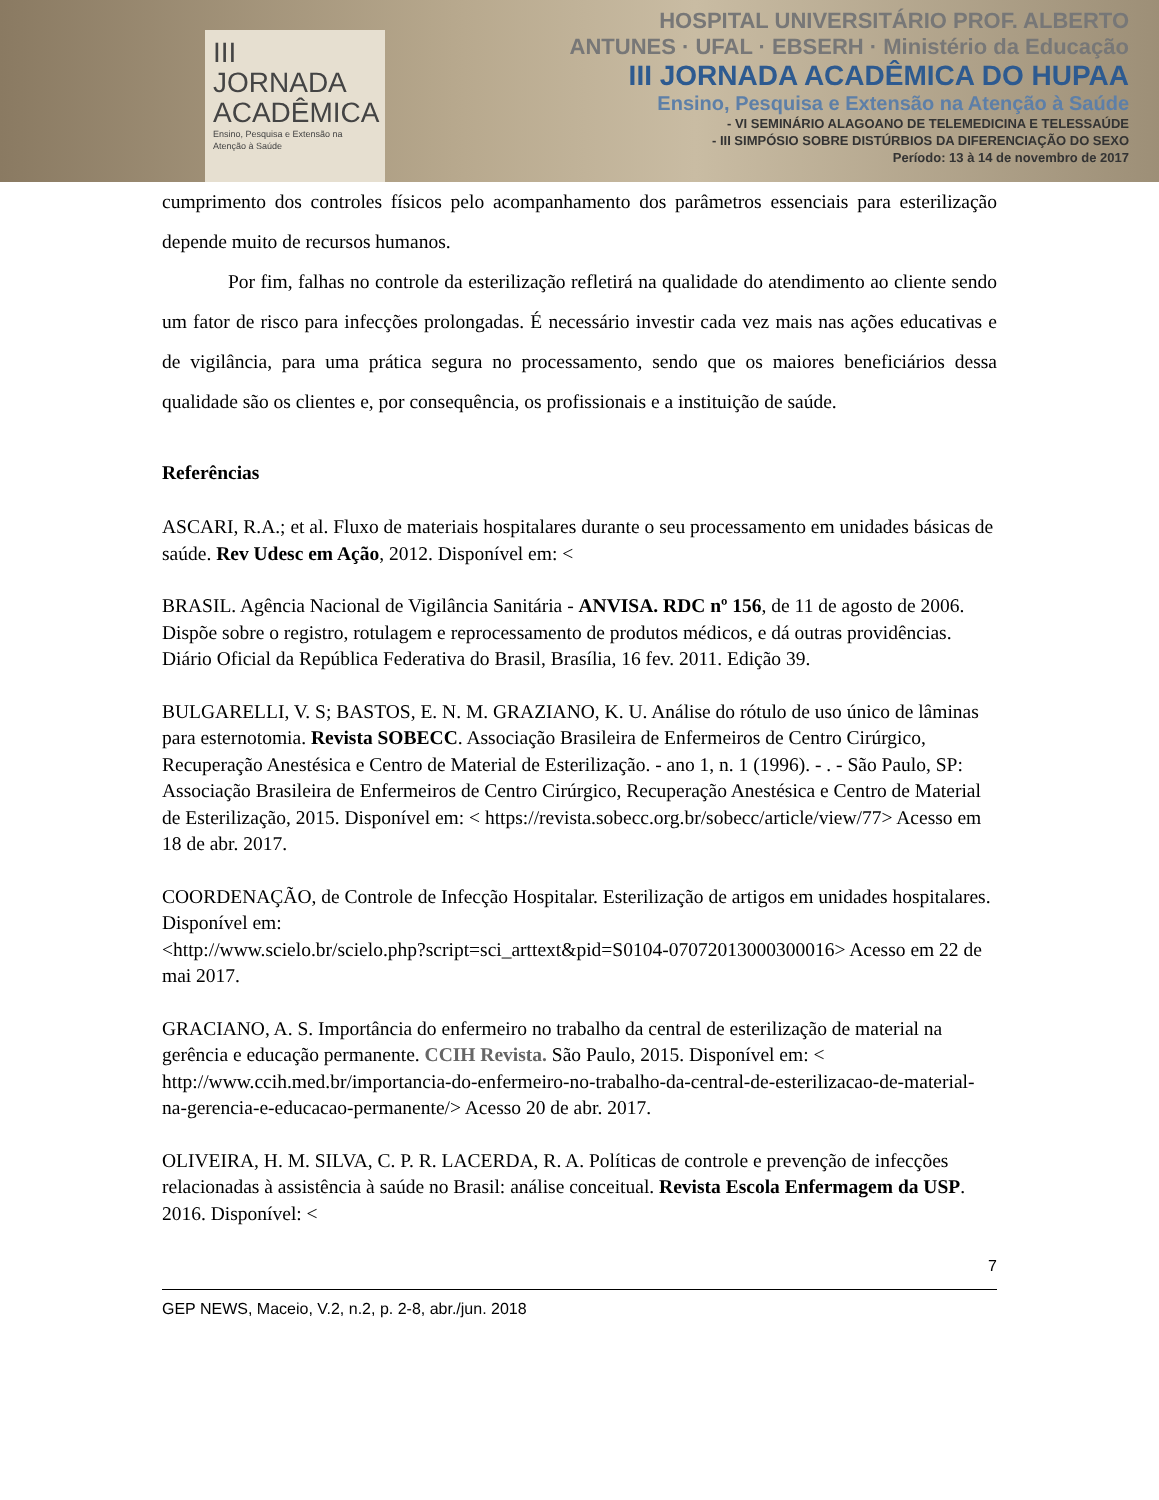III JORNADA ACADÊMICA
Ensino, Pesquisa e Extensão na Atenção à Saúde
HOSPITAL UNIVERSITÁRIO PROF. ALBERTO ANTUNES · UFAL · EBSERH · Ministério da Educação
III JORNADA ACADÊMICA DO HUPAA
Ensino, Pesquisa e Extensão na Atenção à Saúde
- VI SEMINÁRIO ALAGOANO DE TELEMEDICINA E TELESSAÚDE
- III SIMPÓSIO SOBRE DISTÚRBIOS DA DIFERENCIAÇÃO DO SEXO
Período: 13 à 14 de novembro de 2017
cumprimento dos controles físicos pelo acompanhamento dos parâmetros essenciais para esterilização depende muito de recursos humanos.
Por fim, falhas no controle da esterilização refletirá na qualidade do atendimento ao cliente sendo um fator de risco para infecções prolongadas. É necessário investir cada vez mais nas ações educativas e de vigilância, para uma prática segura no processamento, sendo que os maiores beneficiários dessa qualidade são os clientes e, por consequência, os profissionais e a instituição de saúde.
Referências
ASCARI, R.A.; et al. Fluxo de materiais hospitalares durante o seu processamento em unidades básicas de saúde. Rev Udesc em Ação, 2012. Disponível em: <
BRASIL. Agência Nacional de Vigilância Sanitária - ANVISA. RDC nº 156, de 11 de agosto de 2006. Dispõe sobre o registro, rotulagem e reprocessamento de produtos médicos, e dá outras providências. Diário Oficial da República Federativa do Brasil, Brasília, 16 fev. 2011. Edição 39.
BULGARELLI, V. S; BASTOS, E. N. M. GRAZIANO, K. U. Análise do rótulo de uso único de lâminas para esternotomia. Revista SOBECC. Associação Brasileira de Enfermeiros de Centro Cirúrgico, Recuperação Anestésica e Centro de Material de Esterilização. - ano 1, n. 1 (1996). - . - São Paulo, SP: Associação Brasileira de Enfermeiros de Centro Cirúrgico, Recuperação Anestésica e Centro de Material de Esterilização, 2015. Disponível em: < https://revista.sobecc.org.br/sobecc/article/view/77> Acesso em 18 de abr. 2017.
COORDENAÇÃO, de Controle de Infecção Hospitalar. Esterilização de artigos em unidades hospitalares. Disponível em:
<http://www.scielo.br/scielo.php?script=sci_arttext&pid=S0104-07072013000300016> Acesso em 22 de mai 2017.
GRACIANO, A. S. Importância do enfermeiro no trabalho da central de esterilização de material na gerência e educação permanente. CCIH Revista. São Paulo, 2015. Disponível em: <
http://www.ccih.med.br/importancia-do-enfermeiro-no-trabalho-da-central-de-esterilizacao-de-material-na-gerencia-e-educacao-permanente/> Acesso 20 de abr. 2017.
OLIVEIRA, H. M. SILVA, C. P. R. LACERDA, R. A. Políticas de controle e prevenção de infecções relacionadas à assistência à saúde no Brasil: análise conceitual. Revista Escola Enfermagem da USP. 2016. Disponível: <
7
GEP NEWS, Maceio, V.2, n.2, p. 2-8, abr./jun. 2018